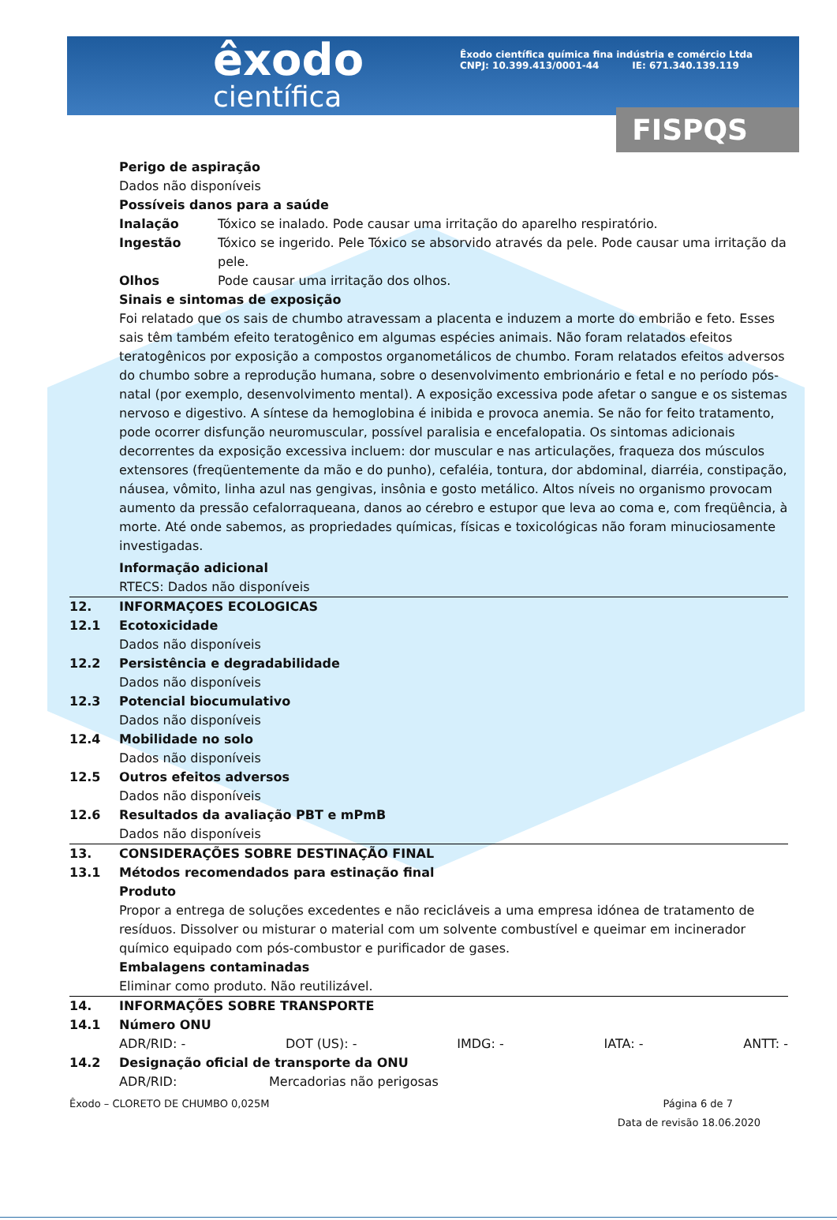êxodo
científica
Êxodo científica química fina indústria e comércio Ltda
CNPJ: 10.399.413/0001-44 IE: 671.340.139.119
FISPQS
Perigo de aspiração
Dados não disponíveis
Possíveis danos para a saúde
Inalação Tóxico se inalado. Pode causar uma irritação do aparelho respiratório.
Ingestão Tóxico se ingerido. Pele Tóxico se absorvido através da pele. Pode causar uma irritação da pele.
Olhos Pode causar uma irritação dos olhos.
Sinais e sintomas de exposição
Foi relatado que os sais de chumbo atravessam a placenta e induzem a morte do embrião e feto. Esses sais têm também efeito teratogênico em algumas espécies animais. Não foram relatados efeitos teratogênicos por exposição a compostos organometálicos de chumbo. Foram relatados efeitos adversos do chumbo sobre a reprodução humana, sobre o desenvolvimento embrionário e fetal e no período pós-natal (por exemplo, desenvolvimento mental). A exposição excessiva pode afetar o sangue e os sistemas nervoso e digestivo. A síntese da hemoglobina é inibida e provoca anemia. Se não for feito tratamento, pode ocorrer disfunção neuromuscular, possível paralisia e encefalopatia. Os sintomas adicionais decorrentes da exposição excessiva incluem: dor muscular e nas articulações, fraqueza dos músculos extensores (freqüentemente da mão e do punho), cefaléia, tontura, dor abdominal, diarréia, constipação, náusea, vômito, linha azul nas gengivas, insônia e gosto metálico. Altos níveis no organismo provocam aumento da pressão cefalorraqueana, danos ao cérebro e estupor que leva ao coma e, com freqüência, à morte. Até onde sabemos, as propriedades químicas, físicas e toxicológicas não foram minuciosamente investigadas.
Informação adicional
RTECS: Dados não disponíveis
12. INFORMAÇOES ECOLOGICAS
12.1 Ecotoxicidade
Dados não disponíveis
12.2 Persistência e degradabilidade
Dados não disponíveis
12.3 Potencial biocumulativo
Dados não disponíveis
12.4 Mobilidade no solo
Dados não disponíveis
12.5 Outros efeitos adversos
Dados não disponíveis
12.6 Resultados da avaliação PBT e mPmB
Dados não disponíveis
13. CONSIDERAÇÕES SOBRE DESTINAÇÃO FINAL
13.1 Métodos recomendados para estinação final
Produto
Propor a entrega de soluções excedentes e não recicláveis a uma empresa idónea de tratamento de resíduos. Dissolver ou misturar o material com um solvente combustível e queimar em incinerador químico equipado com pós-combustor e purificador de gases.
Embalagens contaminadas
Eliminar como produto. Não reutilizável.
14. INFORMAÇÕES SOBRE TRANSPORTE
14.1 Número ONU
ADR/RID: - DOT (US): - IMDG: - IATA: - ANTT: -
14.2 Designação oficial de transporte da ONU
ADR/RID: Mercadorias não perigosas
Êxodo – CLORETO DE CHUMBO 0,025M Página 6 de 7
Data de revisão 18.06.2020